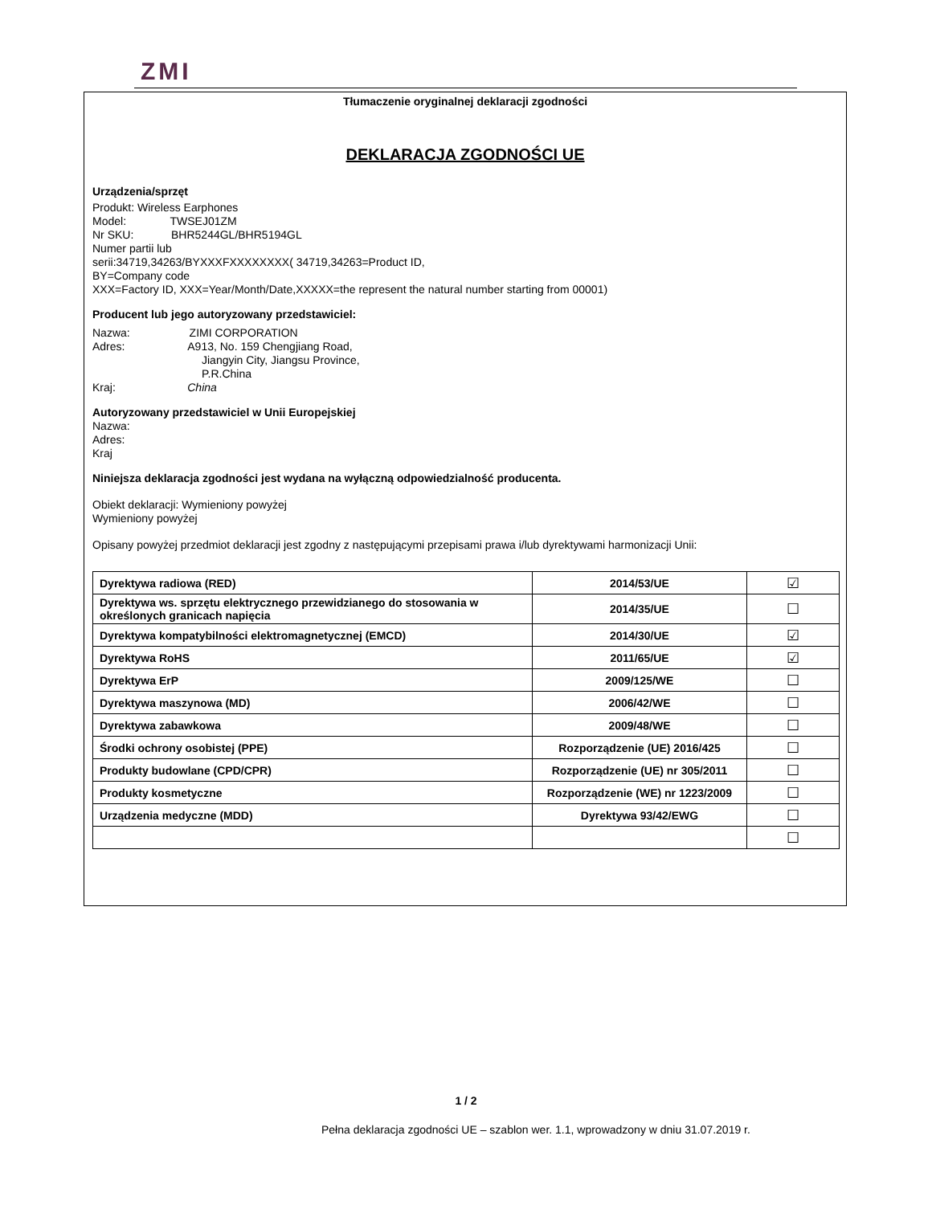ZMI
Tłumaczenie oryginalnej deklaracji zgodności
DEKLARACJA ZGODNOŚCI UE
Urządzenia/sprzęt
Produkt: Wireless Earphones
Model: TWSEJ01ZM
Nr SKU: BHR5244GL/BHR5194GL
Numer partii lub
serii:34719,34263/BYXXXFXXXXXXXX( 34719,34263=Product ID,
BY=Company code
XXX=Factory ID, XXX=Year/Month/Date,XXXXX=the represent the natural number starting from 00001)
Producent lub jego autoryzowany przedstawiciel:
Nazwa: ZIMI CORPORATION
Adres: A913, No. 159 Chengjiang Road,
Jiangyin City, Jiangsu Province,
P.R.China
Kraj: China
Autoryzowany przedstawiciel w Unii Europejskiej
Nazwa:
Adres:
Kraj
Niniejsza deklaracja zgodności jest wydana na wyłączną odpowiedzialność producenta.
Obiekt deklaracji: Wymieniony powyżej
Wymieniony powyżej
Opisany powyżej przedmiot deklaracji jest zgodny z następującymi przepisami prawa i/lub dyrektywami harmonizacji Unii:
| Dyrektywa radiowa (RED) | 2014/53/UE | ☑ |
| Dyrektywa ws. sprzętu elektrycznego przewidzianego do stosowania w określonych granicach napięcia | 2014/35/UE | ☐ |
| Dyrektywa kompatybilności elektromagnetycznej (EMCD) | 2014/30/UE | ☑ |
| Dyrektywa RoHS | 2011/65/UE | ☑ |
| Dyrektywa ErP | 2009/125/WE | ☐ |
| Dyrektywa maszynowa (MD) | 2006/42/WE | ☐ |
| Dyrektywa zabawkowa | 2009/48/WE | ☐ |
| Środki ochrony osobistej (PPE) | Rozporządzenie (UE) 2016/425 | ☐ |
| Produkty budowlane (CPD/CPR) | Rozporządzenie (UE) nr 305/2011 | ☐ |
| Produkty kosmetyczne | Rozporządzenie (WE) nr 1223/2009 | ☐ |
| Urządzenia medyczne (MDD) | Dyrektywa 93/42/EWG | ☐ |
| | | ☐ |
1 / 2
Pełna deklaracja zgodności UE – szablon wer. 1.1, wprowadzony w dniu 31.07.2019 r.